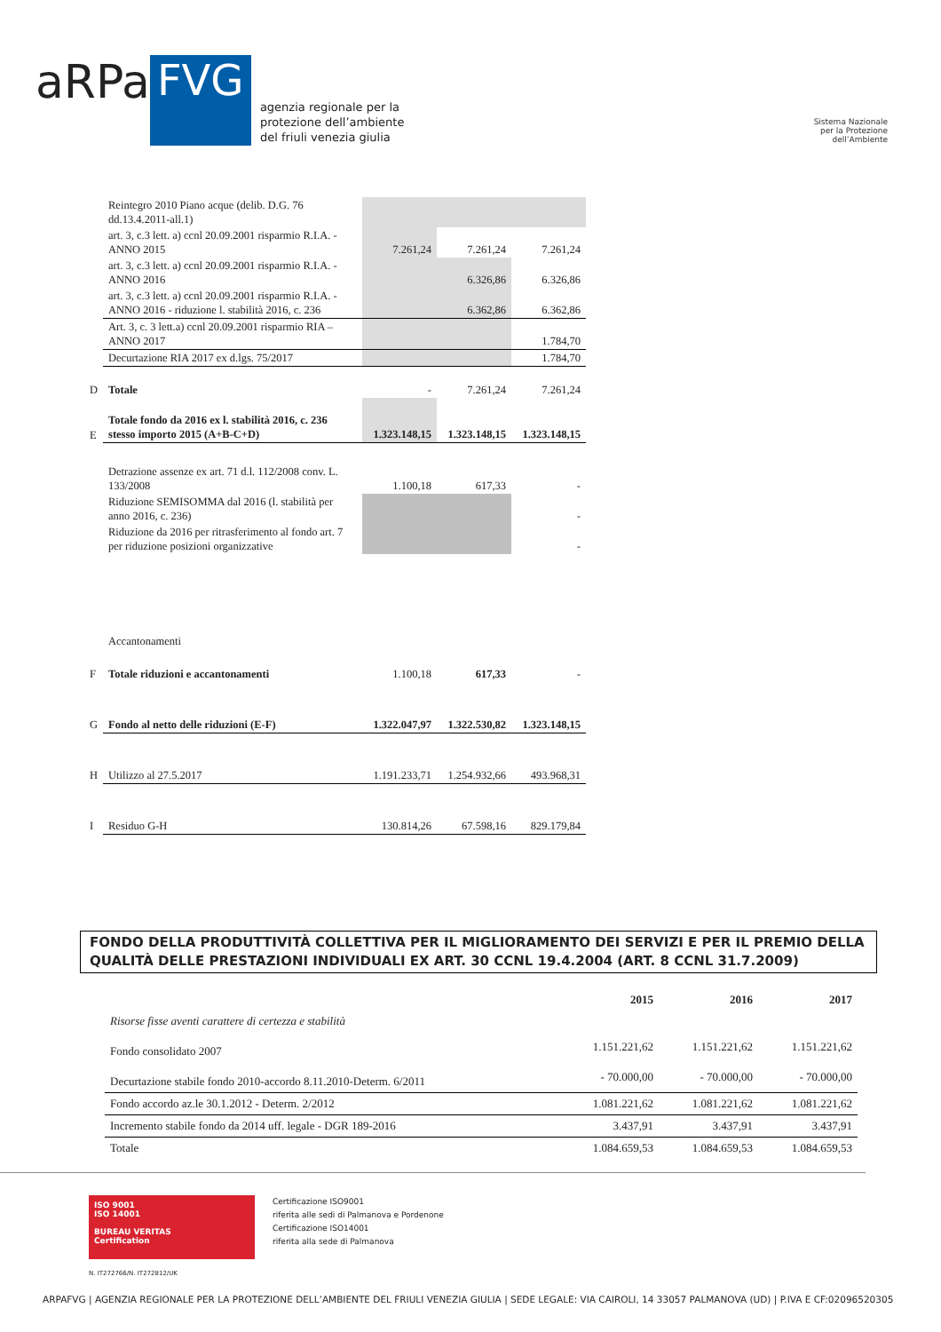aRPa
FVG
agenzia regionale per la
protezione dell’ambiente
del friuli venezia giulia
Sistema Nazionale
per la Protezione
dell’Ambiente
| | Reintegro 2010 Piano acque (delib. D.G. 76 dd.13.4.2011-all.1) | | | |
| | art. 3, c.3 lett. a) ccnl 20.09.2001 risparmio R.I.A. - ANNO 2015 | 7.261,24 | 7.261,24 | 7.261,24 |
| | art. 3, c.3 lett. a) ccnl 20.09.2001 risparmio R.I.A. - ANNO 2016 | | 6.326,86 | 6.326,86 |
| | art. 3, c.3 lett. a) ccnl 20.09.2001 risparmio R.I.A. - ANNO 2016 - riduzione l. stabilità 2016, c. 236 | | 6.362,86 | 6.362,86 |
| | Art. 3, c. 3 lett.a) ccnl 20.09.2001 risparmio RIA –ANNO 2017 | | | 1.784,70 |
| | Decurtazione RIA 2017 ex d.lgs. 75/2017 | | | 1.784,70 |
| D | Totale | - | 7.261,24 | 7.261,24 |
| E | Totale fondo da 2016 ex l. stabilità 2016, c. 236 stesso importo 2015 (A+B-C+D) | 1.323.148,15 | 1.323.148,15 | 1.323.148,15 |
| | Detrazione assenze ex art. 71 d.l. 112/2008 conv. L. 133/2008 | 1.100,18 | 617,33 | - |
| | Riduzione SEMISOMMA dal 2016 (l. stabilità per anno 2016, c. 236) | | | - |
| | Riduzione da 2016 per ritrasferimento al fondo art. 7 per riduzione posizioni organizzative | | | - |
| | Accantonamenti | | | |
| F | Totale riduzioni e accantonamenti | 1.100,18 | 617,33 | - |
| G | Fondo al netto delle riduzioni (E-F) | 1.322.047,97 | 1.322.530,82 | 1.323.148,15 |
| H | Utilizzo al 27.5.2017 | 1.191.233,71 | 1.254.932,66 | 493.968,31 |
| I | Residuo G-H | 130.814,26 | 67.598,16 | 829.179,84 |
FONDO DELLA PRODUTTIVITÀ COLLETTIVA PER IL MIGLIORAMENTO DEI SERVIZI E PER IL PREMIO DELLA QUALITÀ DELLE PRESTAZIONI INDIVIDUALI EX ART. 30 CCNL 19.4.2004 (ART. 8 CCNL 31.7.2009)
| | 2015 | 2016 | 2017 |
| --- | --- | --- | --- |
| Risorse fisse aventi carattere di certezza e stabilità | | | |
| Fondo consolidato 2007 | 1.151.221,62 | 1.151.221,62 | 1.151.221,62 |
| Decurtazione stabile fondo 2010-accordo 8.11.2010-Determ. 6/2011 | - 70.000,00 | - 70.000,00 | - 70.000,00 |
| Fondo accordo az.le 30.1.2012 - Determ. 2/2012 | 1.081.221,62 | 1.081.221,62 | 1.081.221,62 |
| Incremento stabile fondo da 2014 uff. legale - DGR 189-2016 | 3.437,91 | 3.437,91 | 3.437,91 |
| Totale | 1.084.659,53 | 1.084.659,53 | 1.084.659,53 |
ISO 9001
ISO 14001
BUREAU VERITAS
Certification
N. IT272766/N. IT272812/UK
Certificazione ISO9001
riferita alle sedi di Palmanova e Pordenone
Certificazione ISO14001
riferita alla sede di Palmanova
ARPAFVG | AGENZIA REGIONALE PER LA PROTEZIONE DELL’AMBIENTE DEL FRIULI VENEZIA GIULIA | SEDE LEGALE: VIA CAIROLI, 14 33057 PALMANOVA (UD) | P.IVA E CF:02096520305